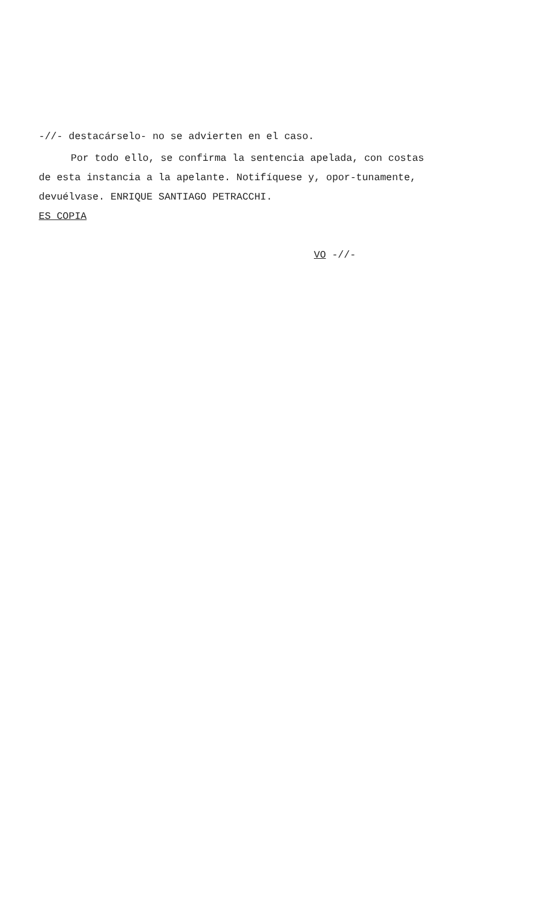-//- destacárselo- no se advierten en el caso.
Por todo ello, se confirma la sentencia apelada, con costas de esta instancia a la apelante. Notifíquese y, opor-tunamente, devuélvase. ENRIQUE SANTIAGO PETRACCHI.
ES COPIA
VO -//-